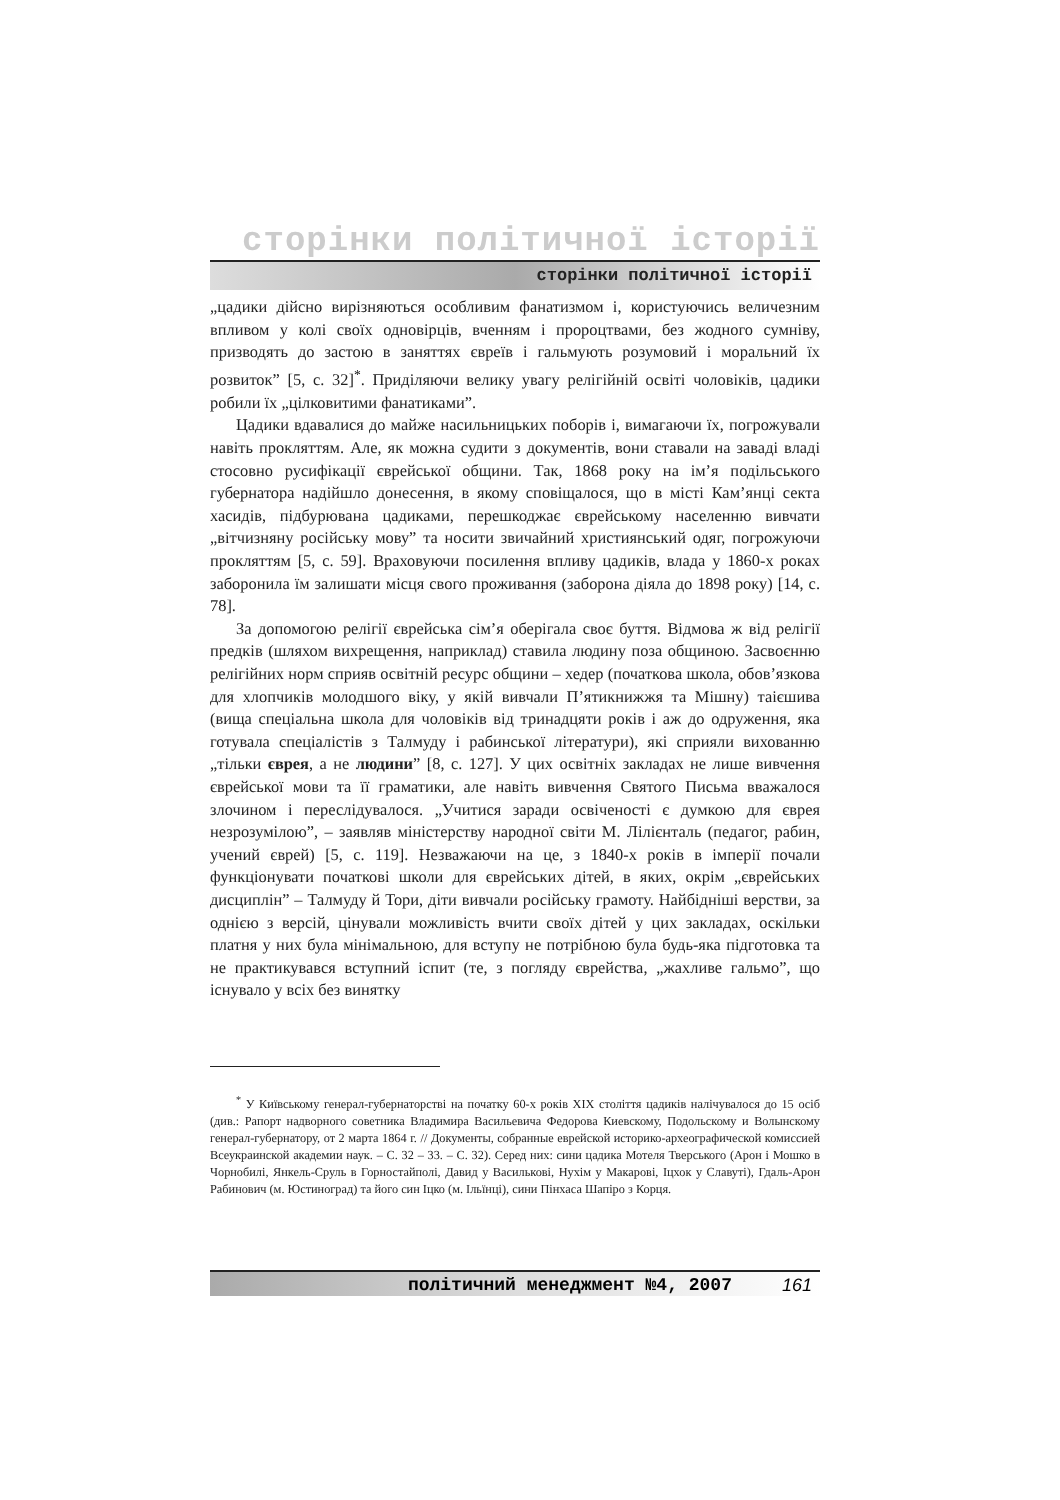сторінки політичної історії
сторінки політичної історії
„цадики дійсно вирізняються особливим фанатизмом і, користуючись величезним впливом у колі своїх одновірців, вченням і пророцтвами, без жодного сумніву, призводять до застою в заняттях євреїв і гальмують розумовий і моральний їх розвиток” [5, с. 32]<sup>*</sup>. Приділяючи велику увагу релігійній освіті чоловіків, цадики робили їх „цілковитими фанатиками”.
Цадики вдавалися до майже насильницьких поборів і, вимагаючи їх, погрожували навіть прокляттям. Але, як можна судити з документів, вони ставали на заваді владі стосовно русифікації єврейської общини. Так, 1868 року на ім’я подільського губернатора надійшло донесення, в якому сповіщалося, що в місті Кам’янці секта хасидів, підбурювана цадиками, перешкоджає єврейському населенню вивчати „вітчизняну російську мову” та носити звичайний християнський одяг, погрожуючи прокляттям [5, с. 59]. Враховуючи посилення впливу цадиків, влада у 1860-х роках заборонила їм залишати місця свого проживання (заборона діяла до 1898 року) [14, с. 78].
За допомогою релігії єврейська сім’я оберігала своє буття. Відмова ж від релігії предків (шляхом вихрещення, наприклад) ставила людину поза общиною. Засвоєнню релігійних норм сприяв освітній ресурс общини – хедер (початкова школа, обов’язкова для хлопчиків молодшого віку, у якій вивчали П’ятикнижжя та Мішну) таієшива (вища спеціальна школа для чоловіків від тринадцяти років і аж до одруження, яка готувала спеціалістів з Талмуду і рабинської літератури), які сприяли вихованню „тільки єврея, а не людини” [8, с. 127]. У цих освітніх закладах не лише вивчення єврейської мови та її граматики, але навіть вивчення Святого Письма вважалося злочином і переслідувалося. „Учитися заради освіченості є думкою для єврея незрозумілою”, – заявляв міністерству народної світи М. Лілієнталь (педагог, рабин, учений єврей) [5, с. 119]. Незважаючи на це, з 1840-х років в імперії почали функціонувати початкові школи для єврейських дітей, в яких, окрім „єврейських дисциплін” – Талмуду й Тори, діти вивчали російську грамоту. Найбідніші верстви, за однією з версій, цінували можливість вчити своїх дітей у цих закладах, оскільки платня у них була мінімальною, для вступу не потрібною була будь-яка підготовка та не практикувався вступний іспит (те, з погляду єврейства, „жахливе гальмо”, що існувало у всіх без винятку
<sup>*</sup> У Київському генерал-губернаторстві на початку 60-х років XIX століття цадиків налічувалося до 15 осіб (див.: Рапорт надворного советника Владимира Васильевича Федорова Киевскому, Подольскому и Волынскому генерал-губернатору, от 2 марта 1864 г. // Документы, собранные еврейской историко-археографической комиссией Всеукраинской академии наук. – С. 32 – 33. – С. 32). Серед них: сини цадика Мотеля Тверського (Арон і Мошко в Чорнобилі, Янкель-Сруль в Горностайполі, Давид у Василькові, Нухім у Макарові, Іцхок у Славуті), Гдаль-Арон Рабинович (м. Юстиноград) та його син Іцко (м. Ільїнці), сини Пінхаса Шапіро з Корця.
політичний менеджмент №4, 2007 161